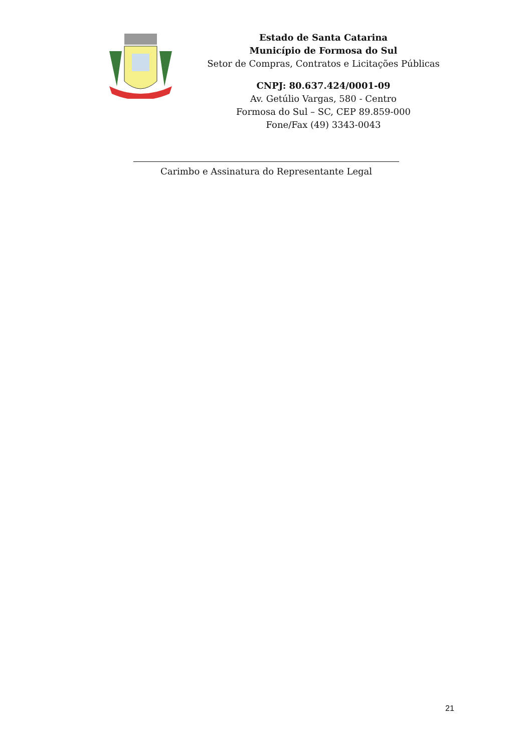Estado de Santa Catarina
Município de Formosa do Sul
Setor de Compras, Contratos e Licitações Públicas
CNPJ: 80.637.424/0001-09
Av. Getúlio Vargas, 580 - Centro
Formosa do Sul – SC, CEP 89.859-000
Fone/Fax (49) 3343-0043
Carimbo e Assinatura do Representante Legal
21